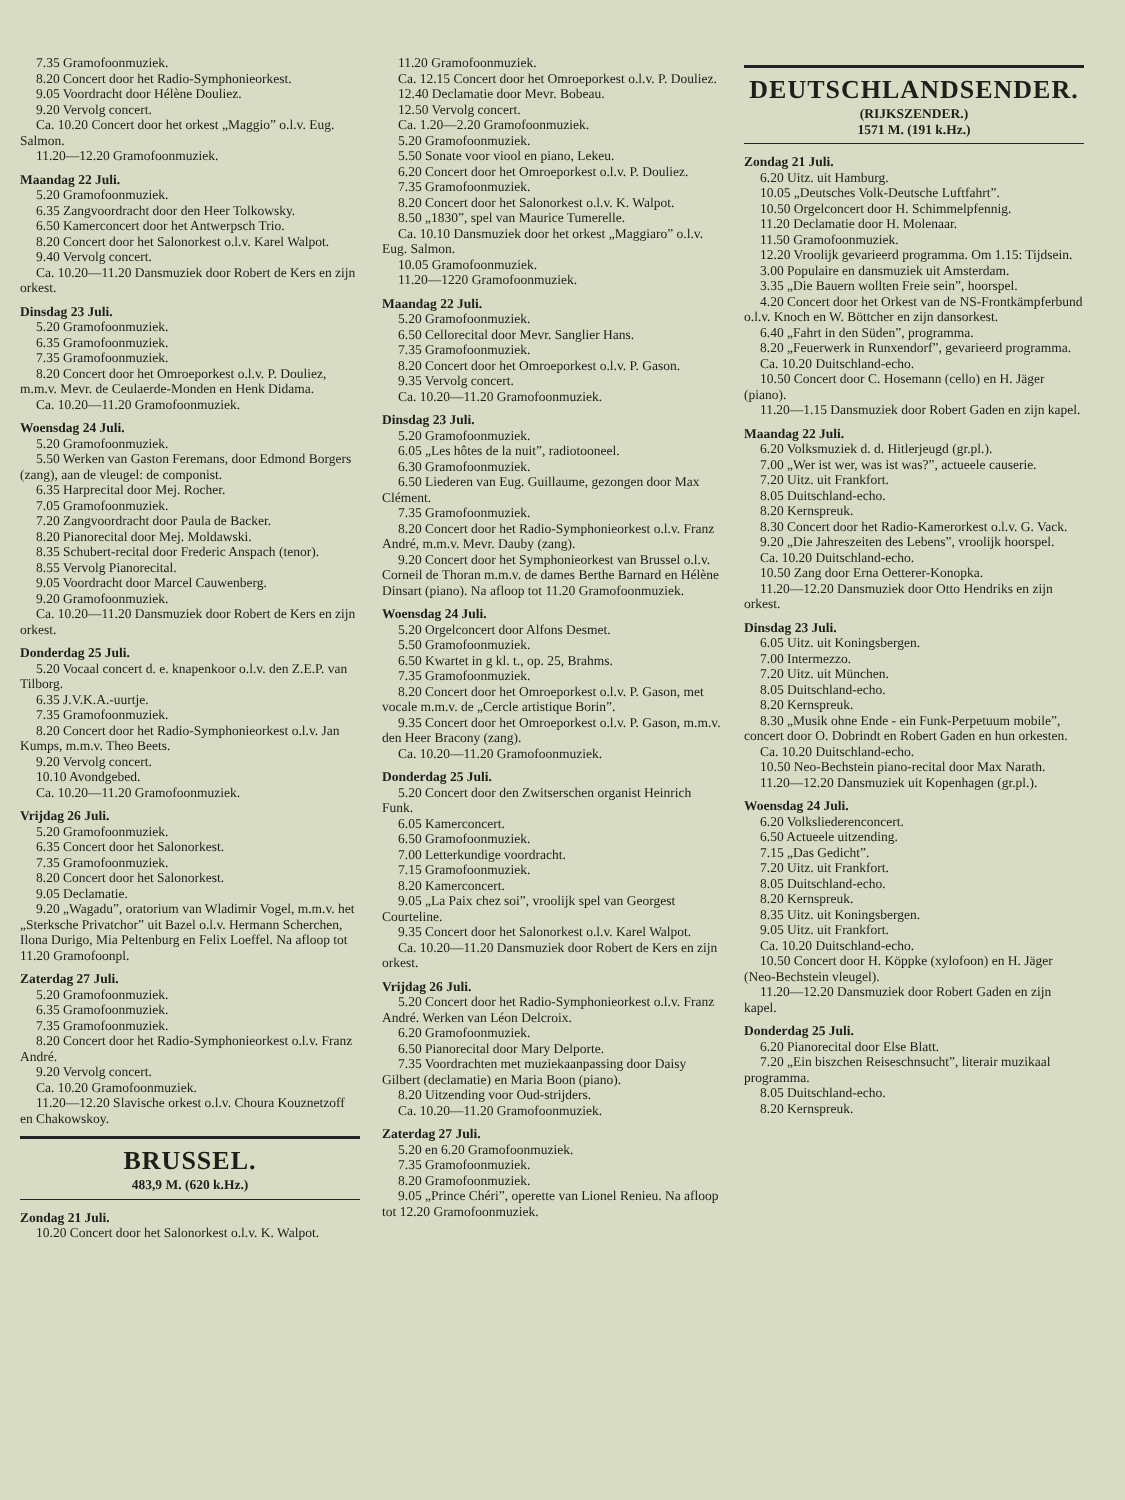7.35 Gramofoonmuziek.
8.20 Concert door het Radio-Symphonieorkest.
9.05 Voordracht door Hélène Douliez.
9.20 Vervolg concert.
Ca. 10.20 Concert door het orkest „Maggio” o.l.v. Eug. Salmon.
11.20—12.20 Gramofoonmuziek.
Maandag 22 Juli.
5.20 Gramofoonmuziek.
6.35 Zangvoordracht door den Heer Tolkowsky.
6.50 Kamerconcert door het Antwerpsch Trio.
8.20 Concert door het Salonorkest o.l.v. Karel Walpot.
9.40 Vervolg concert.
Ca. 10.20—11.20 Dansmuziek door Robert de Kers en zijn orkest.
Dinsdag 23 Juli.
5.20 Gramofoonmuziek.
6.35 Gramofoonmuziek.
7.35 Gramofoonmuziek.
8.20 Concert door het Omroeporkest o.l.v. P. Douliez, m.m.v. Mevr. de Ceulaerde-Monden en Henk Didama.
Ca. 10.20—11.20 Gramofoonmuziek.
Woensdag 24 Juli.
5.20 Gramofoonmuziek.
5.50 Werken van Gaston Feremans, door Edmond Borgers (zang), aan de vleugel: de componist.
6.35 Harprecital door Mej. Rocher.
7.05 Gramofoonmuziek.
7.20 Zangvoordracht door Paula de Backer.
8.20 Pianorecital door Mej. Moldawski.
8.35 Schubert-recital door Frederic Anspach (tenor).
8.55 Vervolg Pianorecital.
9.05 Voordracht door Marcel Cauwenberg.
9.20 Gramofoonmuziek.
Ca. 10.20—11.20 Dansmuziek door Robert de Kers en zijn orkest.
Donderdag 25 Juli.
5.20 Vocaal concert d. e. knapenkoor o.l.v. den Z.E.P. van Tilborg.
6.35 J.V.K.A.-uurtje.
7.35 Gramofoonmuziek.
8.20 Concert door het Radio-Symphonieorkest o.l.v. Jan Kumps, m.m.v. Theo Beets.
9.20 Vervolg concert.
10.10 Avondgebed.
Ca. 10.20—11.20 Gramofoonmuziek.
Vrijdag 26 Juli.
5.20 Gramofoonmuziek.
6.35 Concert door het Salonorkest.
7.35 Gramofoonmuziek.
8.20 Concert door het Salonorkest.
9.05 Declamatie.
9.20 „Wagadu”, oratorium van Wladimir Vogel, m.m.v. het „Sterksche Privatchor” uit Bazel o.l.v. Hermann Scherchen, Ilona Durigo, Mia Peltenburg en Felix Loeffel. Na afloop tot 11.20 Gramofoonpl.
Zaterdag 27 Juli.
5.20 Gramofoonmuziek.
6.35 Gramofoonmuziek.
7.35 Gramofoonmuziek.
8.20 Concert door het Radio-Symphonieorkest o.l.v. Franz André.
9.20 Vervolg concert.
Ca. 10.20 Gramofoonmuziek.
11.20—12.20 Slavische orkest o.l.v. Choura Kouznetzoff en Chakowskoy.
BRUSSEL.
483,9 M. (620 k.Hz.)
Zondag 21 Juli.
10.20 Concert door het Salonorkest o.l.v. K. Walpot.
11.20 Gramofoonmuziek.
Ca. 12.15 Concert door het Omroeporkest o.l.v. P. Douliez.
12.40 Declamatie door Mevr. Bobeau.
12.50 Vervolg concert.
Ca. 1.20—2.20 Gramofoonmuziek.
5.20 Gramofoonmuziek.
5.50 Sonate voor viool en piano, Lekeu.
6.20 Concert door het Omroeporkest o.l.v. P. Douliez.
7.35 Gramofoonmuziek.
8.20 Concert door het Salonorkest o.l.v. K. Walpot.
8.50 „1830”, spel van Maurice Tumerelle.
Ca. 10.10 Dansmuziek door het orkest „Maggiaro” o.l.v. Eug. Salmon.
10.05 Gramofoonmuziek.
11.20—1220 Gramofoonmuziek.
Maandag 22 Juli.
5.20 Gramofoonmuziek.
6.50 Cellorecital door Mevr. Sanglier Hans.
7.35 Gramofoonmuziek.
8.20 Concert door het Omroeporkest o.l.v. P. Gason.
9.35 Vervolg concert.
Ca. 10.20—11.20 Gramofoonmuziek.
Dinsdag 23 Juli.
5.20 Gramofoonmuziek.
6.05 „Les hôtes de la nuit”, radiotooneel.
6.30 Gramofoonmuziek.
6.50 Liederen van Eug. Guillaume, gezongen door Max Clément.
7.35 Gramofoonmuziek.
8.20 Concert door het Radio-Symphonieorkest o.l.v. Franz André, m.m.v. Mevr. Dauby (zang).
9.20 Concert door het Symphonieorkest van Brussel o.l.v. Corneil de Thoran m.m.v. de dames Berthe Barnard en Hélène Dinsart (piano). Na afloop tot 11.20 Gramofoonmuziek.
Woensdag 24 Juli.
5.20 Orgelconcert door Alfons Desmet.
5.50 Gramofoonmuziek.
6.50 Kwartet in g kl. t., op. 25, Brahms.
7.35 Gramofoonmuziek.
8.20 Concert door het Omroeporkest o.l.v. P. Gason, met vocale m.m.v. de „Cercle artistique Borin”.
9.35 Concert door het Omroeporkest o.l.v. P. Gason, m.m.v. den Heer Bracony (zang).
Ca. 10.20—11.20 Gramofoonmuziek.
Donderdag 25 Juli.
5.20 Concert door den Zwitserschen organist Heinrich Funk.
6.05 Kamerconcert.
6.50 Gramofoonmuziek.
7.00 Letterkundige voordracht.
7.15 Gramofoonmuziek.
8.20 Kamerconcert.
9.05 „La Paix chez soi”, vroolijk spel van Georgest Courteline.
9.35 Concert door het Salonorkest o.l.v. Karel Walpot.
Ca. 10.20—11.20 Dansmuziek door Robert de Kers en zijn orkest.
Vrijdag 26 Juli.
5.20 Concert door het Radio-Symphonieorkest o.l.v. Franz André. Werken van Léon Delcroix.
6.20 Gramofoonmuziek.
6.50 Pianorecital door Mary Delporte.
7.35 Voordrachten met muziekaanpassing door Daisy Gilbert (declamatie) en Maria Boon (piano).
8.20 Uitzending voor Oud-strijders.
Ca. 10.20—11.20 Gramofoonmuziek.
Zaterdag 27 Juli.
5.20 en 6.20 Gramofoonmuziek.
7.35 Gramofoonmuziek.
8.20 Gramofoonmuziek.
9.05 „Prince Chéri”, operette van Lionel Renieu. Na afloop tot 12.20 Gramofoonmuziek.
DEUTSCHLANDSENDER.
(RIJKSZENDER.)
1571 M. (191 k.Hz.)
Zondag 21 Juli.
6.20 Uitz. uit Hamburg.
10.05 „Deutsches Volk-Deutsche Luftfahrt”.
10.50 Orgelconcert door H. Schimmelpfennig.
11.20 Declamatie door H. Molenaar.
11.50 Gramofoonmuziek.
12.20 Vroolijk gevarieerd programma. Om 1.15: Tijdsein.
3.00 Populaire en dansmuziek uit Amsterdam.
3.35 „Die Bauern wollten Freie sein”, hoorspel.
4.20 Concert door het Orkest van de NS-Frontkämpferbund o.l.v. Knoch en W. Böttcher en zijn dansorkest.
6.40 „Fahrt in den Süden”, programma.
8.20 „Feuerwerk in Runxendorf”, gevarieerd programma.
Ca. 10.20 Duitschland-echo.
10.50 Concert door C. Hosemann (cello) en H. Jäger (piano).
11.20—1.15 Dansmuziek door Robert Gaden en zijn kapel.
Maandag 22 Juli.
6.20 Volksmuziek d. d. Hitlerjeugd (gr.pl.).
7.00 „Wer ist wer, was ist was?”, actueele causerie.
7.20 Uitz. uit Frankfort.
8.05 Duitschland-echo.
8.20 Kernspreuk.
8.30 Concert door het Radio-Kamerorkest o.l.v. G. Vack.
9.20 „Die Jahreszeiten des Lebens”, vroolijk hoorspel.
Ca. 10.20 Duitschland-echo.
10.50 Zang door Erna Oetterer-Konopka.
11.20—12.20 Dansmuziek door Otto Hendriks en zijn orkest.
Dinsdag 23 Juli.
6.05 Uitz. uit Koningsbergen.
7.00 Intermezzo.
7.20 Uitz. uit München.
8.05 Duitschland-echo.
8.20 Kernspreuk.
8.30 „Musik ohne Ende - ein Funk-Perpetuum mobile”, concert door O. Dobrindt en Robert Gaden en hun orkesten.
Ca. 10.20 Duitschland-echo.
10.50 Neo-Bechstein piano-recital door Max Narath.
11.20—12.20 Dansmuziek uit Kopenhagen (gr.pl.).
Woensdag 24 Juli.
6.20 Volksliederenconcert.
6.50 Actueele uitzending.
7.15 „Das Gedicht”.
7.20 Uitz. uit Frankfort.
8.05 Duitschland-echo.
8.20 Kernspreuk.
8.35 Uitz. uit Koningsbergen.
9.05 Uitz. uit Frankfort.
Ca. 10.20 Duitschland-echo.
10.50 Concert door H. Köppke (xylofoon) en H. Jäger (Neo-Bechstein vleugel).
11.20—12.20 Dansmuziek door Robert Gaden en zijn kapel.
Donderdag 25 Juli.
6.20 Pianorecital door Else Blatt.
7.20 „Ein biszchen Reiseschnsucht”, literair muzikaal programma.
8.05 Duitschland-echo.
8.20 Kernspreuk.